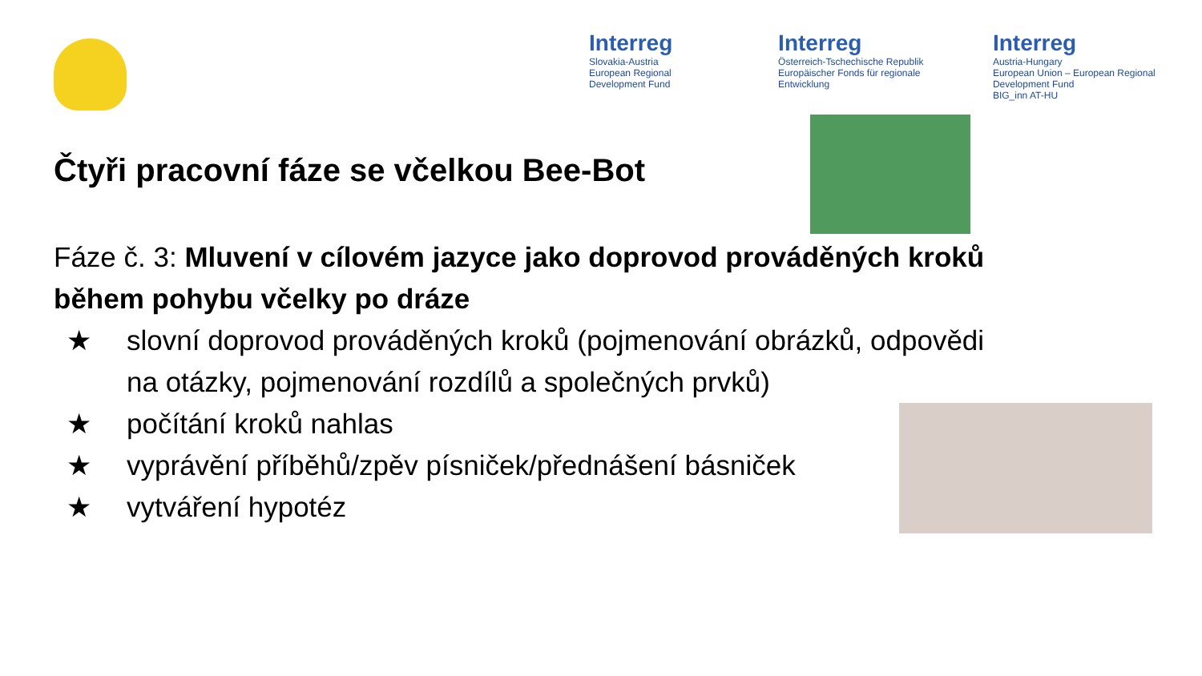Interreg
Slovakia-Austria
European Regional Development Fund
Interreg
Österreich-Tschechische Republik
Europäischer Fonds für regionale Entwicklung
Interreg
Austria-Hungary
European Union – European Regional Development Fund
BIG_inn AT-HU
Čtyři pracovní fáze se včelkou Bee-Bot
Fáze č. 3: Mluvení v cílovém jazyce jako doprovod prováděných kroků během pohybu včelky po dráze
★ slovní doprovod prováděných kroků (pojmenování obrázků, odpovědi na otázky, pojmenování rozdílů a společných prvků)
★ počítání kroků nahlas
★ vyprávění příběhů/zpěv písniček/přednášení básniček
★ vytváření hypotéz